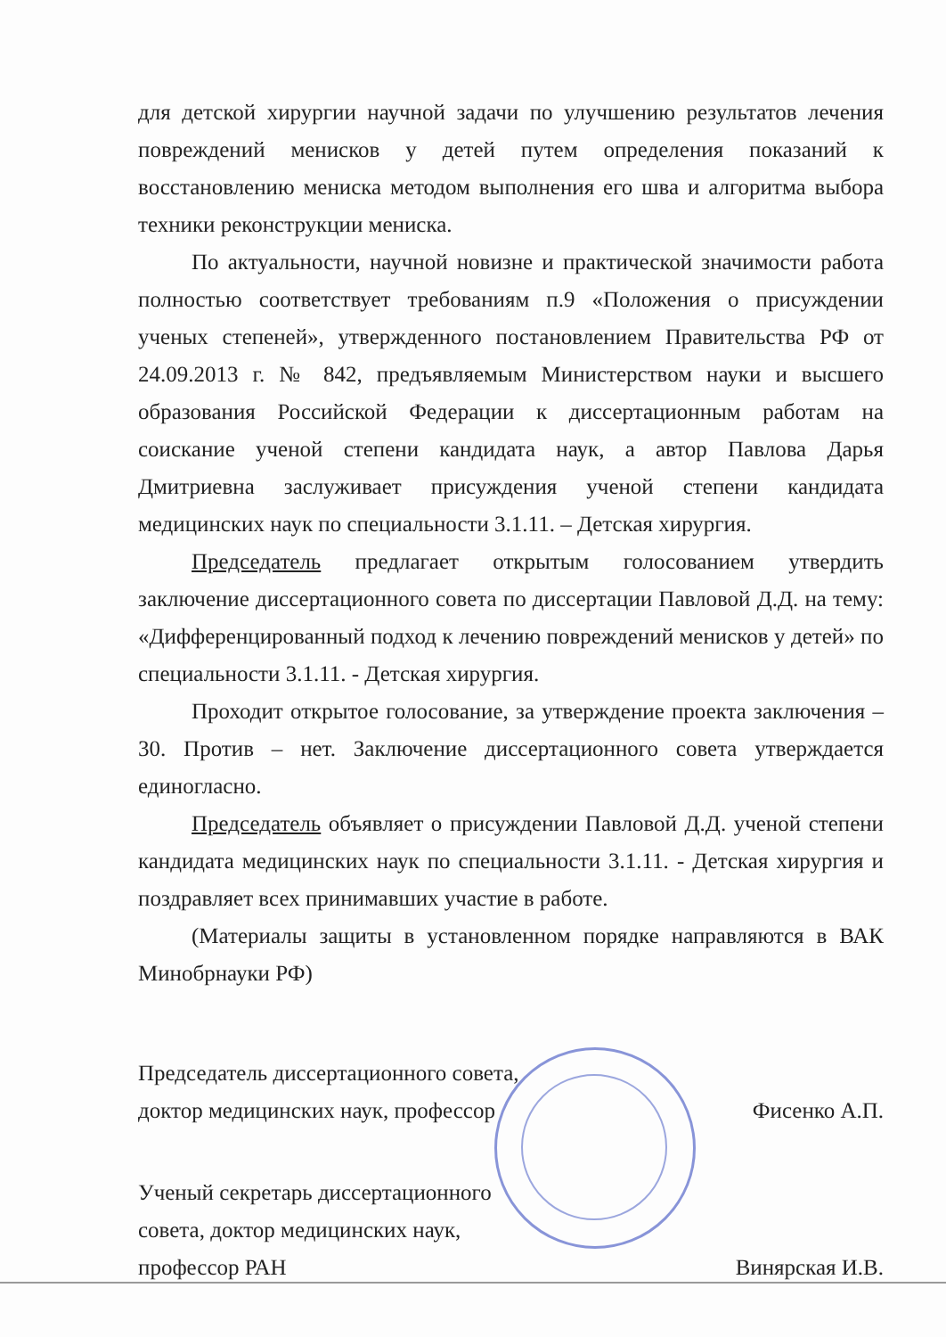для детской хирургии научной задачи по улучшению результатов лечения повреждений менисков у детей путем определения показаний к восстановлению мениска методом выполнения его шва и алгоритма выбора техники реконструкции мениска.
По актуальности, научной новизне и практической значимости работа полностью соответствует требованиям п.9 «Положения о присуждении ученых степеней», утвержденного постановлением Правительства РФ от 24.09.2013 г. № 842, предъявляемым Министерством науки и высшего образования Российской Федерации к диссертационным работам на соискание ученой степени кандидата наук, а автор Павлова Дарья Дмитриевна заслуживает присуждения ученой степени кандидата медицинских наук по специальности 3.1.11. – Детская хирургия.
Председатель предлагает открытым голосованием утвердить заключение диссертационного совета по диссертации Павловой Д.Д. на тему: «Дифференцированный подход к лечению повреждений менисков у детей» по специальности 3.1.11. - Детская хирургия.
Проходит открытое голосование, за утверждение проекта заключения – 30. Против – нет. Заключение диссертационного совета утверждается единогласно.
Председатель объявляет о присуждении Павловой Д.Д. ученой степени кандидата медицинских наук по специальности 3.1.11. - Детская хирургия и поздравляет всех принимавших участие в работе.
(Материалы защиты в установленном порядке направляются в ВАК Минобрнауки РФ)
Председатель диссертационного совета,
доктор медицинских наук, профессор
Фисенко А.П.
Ученый секретарь диссертационного
совета, доктор медицинских наук,
профессор РАН
Винярская И.В.